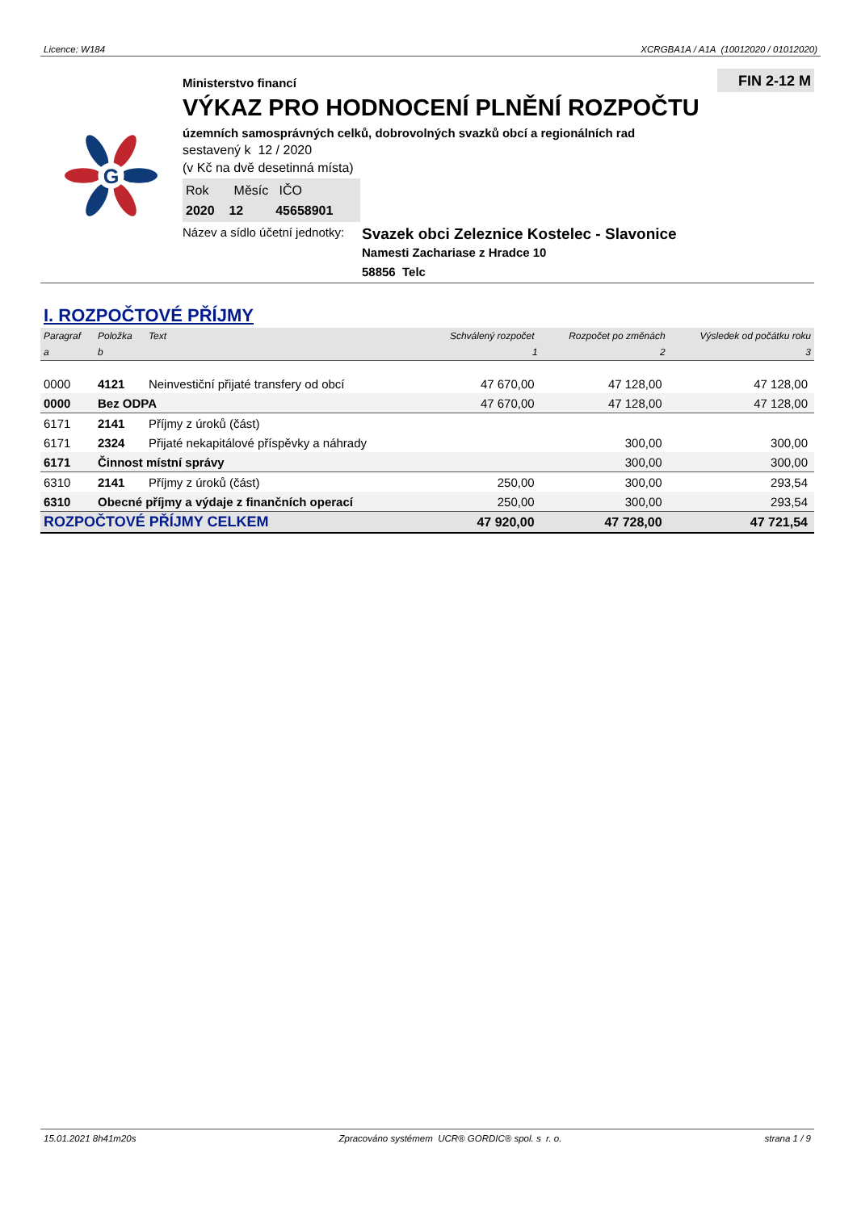Licence: W184 XCRGBA1A / A1A (10012020 / 01012020)
G
FIN 2-12 M
Ministerstvo financí
VÝKAZ PRO HODNOCENÍ PLNĚNÍ ROZPOČTU
územních samosprávných celků, dobrovolných svazků obcí a regionálních rad
sestavený k 12 / 2020
(v Kč na dvě desetinná místa)
Rok Měsíc IČO
2020 12 45658901
Název a sídlo účetní jednotky: Svazek obci Zeleznice Kostelec - Slavonice
Namesti Zachariase z Hradce 10
58856 Telc
I. ROZPOČTOVÉ PŘÍJMY
| Paragraf | Položka | Text | Schválený rozpočet | Rozpočet po změnách | Výsledek od počátku roku |
| --- | --- | --- | --- | --- | --- |
| a | b | | 1 | 2 | 3 |
| 0000 | 4121 | Neinvestiční přijaté transfery od obcí | 47 670,00 | 47 128,00 | 47 128,00 |
| 0000 | Bez ODPA | | 47 670,00 | 47 128,00 | 47 128,00 |
| 6171 | 2141 | Příjmy z úroků (část) | | | |
| 6171 | 2324 | Přijaté nekapitálové příspěvky a náhrady | | 300,00 | 300,00 |
| 6171 | Činnost místní správy | | | 300,00 | 300,00 |
| 6310 | 2141 | Příjmy z úroků (část) | 250,00 | 300,00 | 293,54 |
| 6310 | Obecné příjmy a výdaje z finančních operací | | 250,00 | 300,00 | 293,54 |
| ROZPOČTOVÉ PŘÍJMY CELKEM | | | 47 920,00 | 47 728,00 | 47 721,54 |
15.01.2021 8h41m20s Zpracováno systémem UCR® GORDIC® spol. s r. o. strana 1 / 9